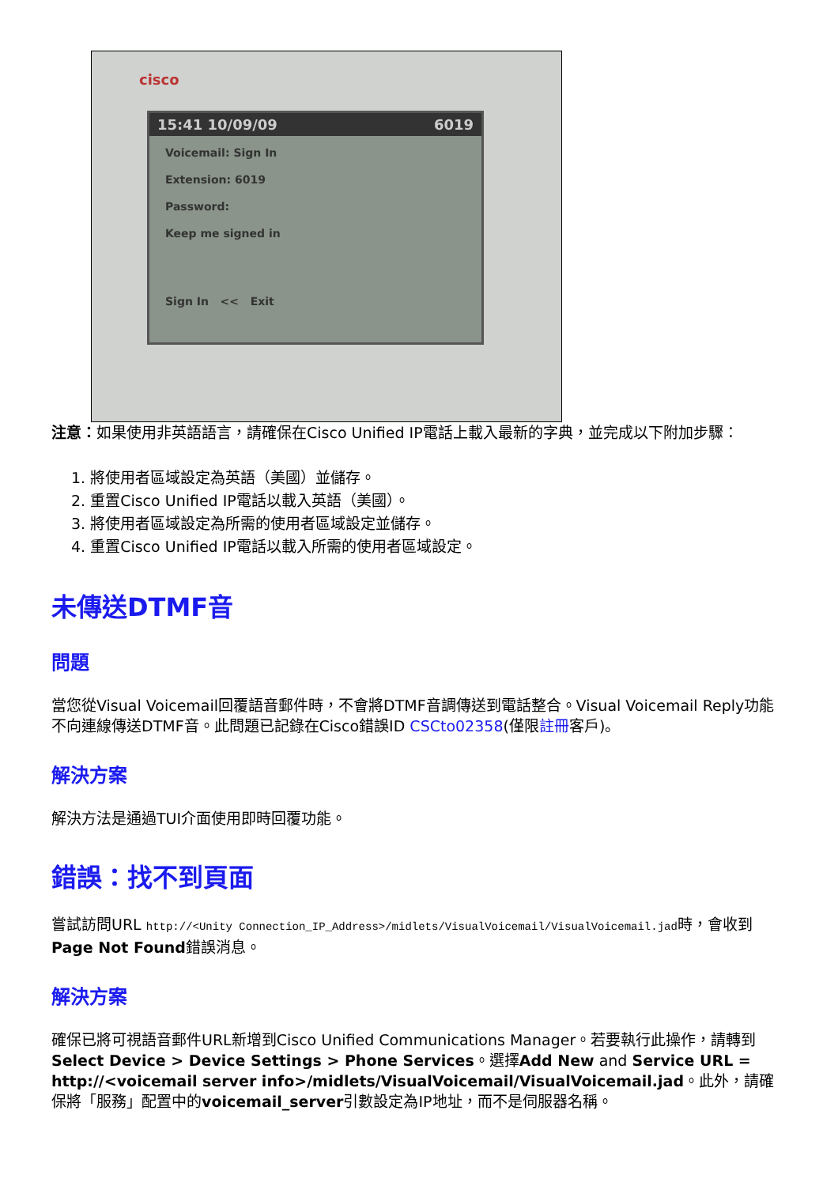cisco
15:41 10/09/09 6019
Voicemail: Sign In
Extension: 6019
Password:
Keep me signed in
Sign In << Exit
注意：如果使用非英語語言，請確保在Cisco Unified IP電話上載入最新的字典，並完成以下附加步驟：
1. 將使用者區域設定為英語（美國）並儲存。
2. 重置Cisco Unified IP電話以載入英語（美國）。
3. 將使用者區域設定為所需的使用者區域設定並儲存。
4. 重置Cisco Unified IP電話以載入所需的使用者區域設定。
未傳送DTMF音
問題
當您從Visual Voicemail回覆語音郵件時，不會將DTMF音調傳送到電話整合。Visual Voicemail Reply功能不向連線傳送DTMF音。此問題已記錄在Cisco錯誤ID CSCto02358(僅限註冊客戶)。
解決方案
解決方法是通過TUI介面使用即時回覆功能。
錯誤：找不到頁面
嘗試訪問URL http://<Unity Connection_IP_Address>/midlets/VisualVoicemail/VisualVoicemail.jad時，會收到Page Not Found錯誤消息。
解決方案
確保已將可視語音郵件URL新增到Cisco Unified Communications Manager。若要執行此操作，請轉到Select Device > Device Settings > Phone Services。選擇Add New and Service URL = http://<voicemail server info>/midlets/VisualVoicemail/VisualVoicemail.jad。此外，請確保將「服務」配置中的voicemail_server引數設定為IP地址，而不是伺服器名稱。